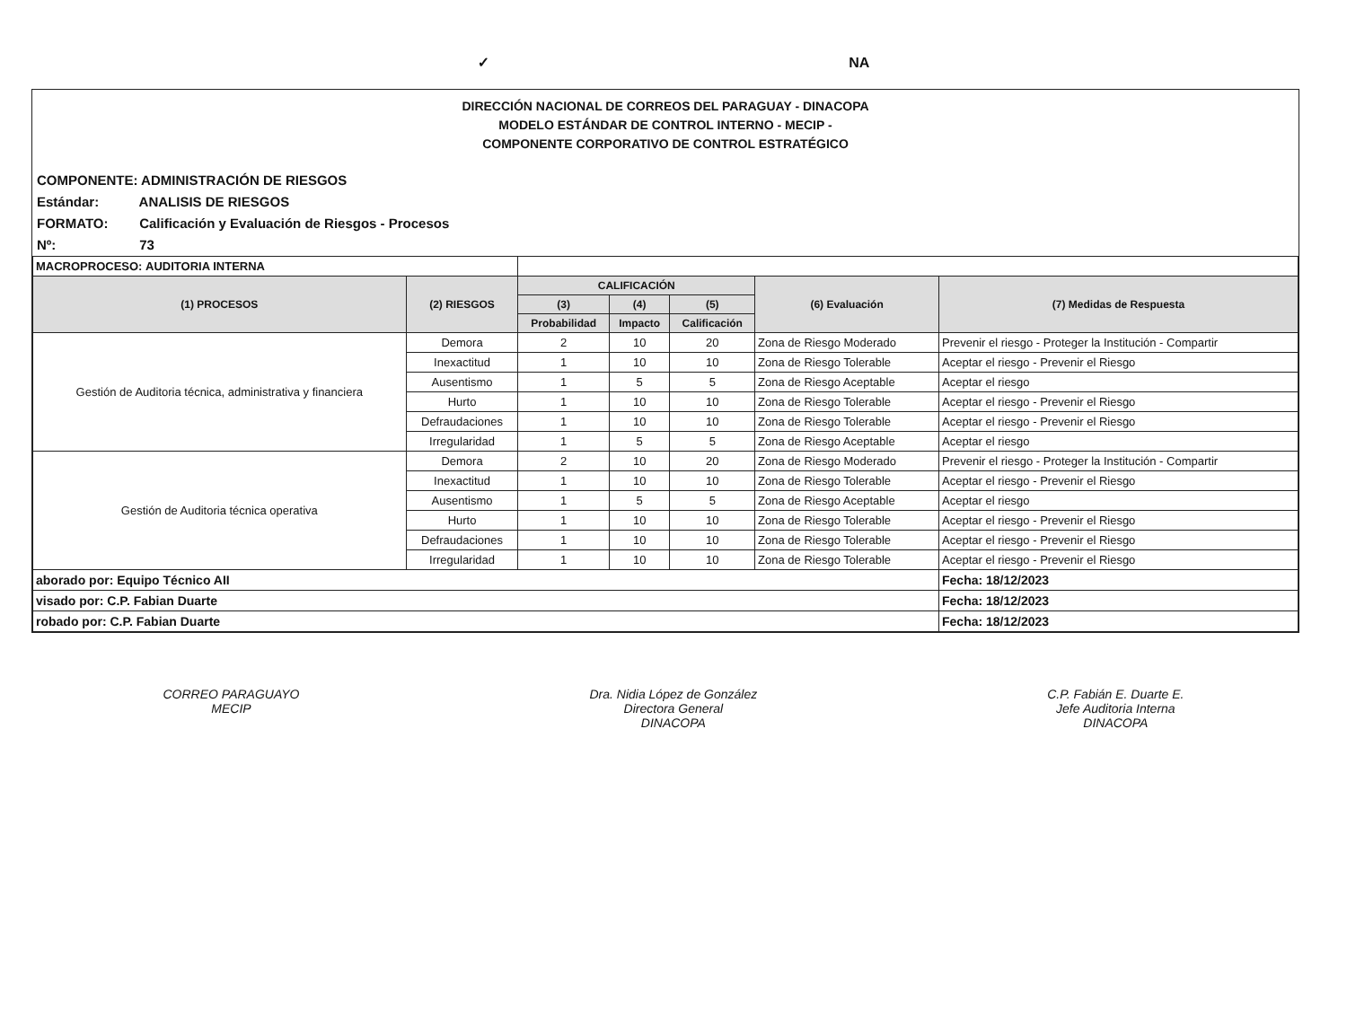✓ NA
DIRECCIÓN NACIONAL DE CORREOS DEL PARAGUAY - DINACOPA
MODELO ESTÁNDAR DE CONTROL INTERNO - MECIP -
COMPONENTE CORPORATIVO DE CONTROL ESTRATÉGICO
COMPONENTE: ADMINISTRACIÓN DE RIESGOS
Estándar: ANALISIS DE RIESGOS
FORMATO: Calificación y Evaluación de Riesgos - Procesos
Nº: 73
| MACROPROCESO: AUDITORIA INTERNA | | | | | | |
| (1) PROCESOS | (2) RIESGOS | CALIFICACIÓN | | | (6) Evaluación | (7) Medidas de Respuesta |
| | | (3) | (4) | (5) | | |
| | | Probabilidad | Impacto | Calificación | | |
| Gestión de Auditoria técnica, administrativa y financiera | Demora | 2 | 10 | 20 | Zona de Riesgo Moderado | Prevenir el riesgo - Proteger la Institución - Compartir |
| | Inexactitud | 1 | 10 | 10 | Zona de Riesgo Tolerable | Aceptar el riesgo - Prevenir el Riesgo |
| | Ausentismo | 1 | 5 | 5 | Zona de Riesgo Aceptable | Aceptar el riesgo |
| | Hurto | 1 | 10 | 10 | Zona de Riesgo Tolerable | Aceptar el riesgo - Prevenir el Riesgo |
| | Defraudaciones | 1 | 10 | 10 | Zona de Riesgo Tolerable | Aceptar el riesgo - Prevenir el Riesgo |
| | Irregularidad | 1 | 5 | 5 | Zona de Riesgo Aceptable | Aceptar el riesgo |
| Gestión de Auditoria técnica operativa | Demora | 2 | 10 | 20 | Zona de Riesgo Moderado | Prevenir el riesgo - Proteger la Institución - Compartir |
| | Inexactitud | 1 | 10 | 10 | Zona de Riesgo Tolerable | Aceptar el riesgo - Prevenir el Riesgo |
| | Ausentismo | 1 | 5 | 5 | Zona de Riesgo Aceptable | Aceptar el riesgo |
| | Hurto | 1 | 10 | 10 | Zona de Riesgo Tolerable | Aceptar el riesgo - Prevenir el Riesgo |
| | Defraudaciones | 1 | 10 | 10 | Zona de Riesgo Tolerable | Aceptar el riesgo - Prevenir el Riesgo |
| | Irregularidad | 1 | 10 | 10 | Zona de Riesgo Tolerable | Aceptar el riesgo - Prevenir el Riesgo |
| aborado por: Equipo Técnico AII | | | | | | Fecha: 18/12/2023 |
| visado por: C.P. Fabian Duarte | | | | | | Fecha: 18/12/2023 |
| robado por: C.P. Fabian Duarte | | | | | | Fecha: 18/12/2023 |
CORREO PARAGUAYO
MECIP
Dra. Nidia López de González
Directora General
DINACOPA
C.P. Fabián E. Duarte E.
Jefe Auditoria Interna
DINACOPA